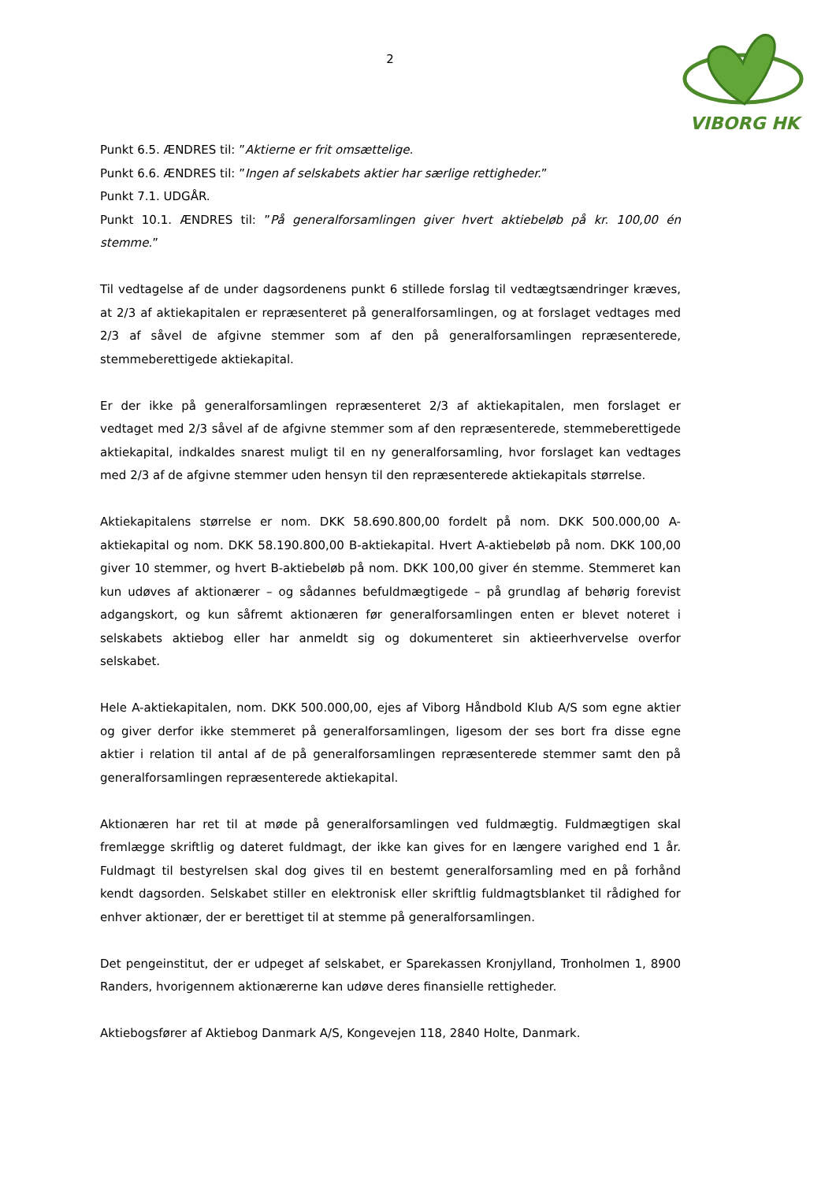2
VIBORG HK
Punkt 6.5. ÆNDRES til: ”Aktierne er frit omsættelige.
Punkt 6.6. ÆNDRES til: ”Ingen af selskabets aktier har særlige rettigheder.”
Punkt 7.1. UDGÅR.
Punkt 10.1. ÆNDRES til: ”På generalforsamlingen giver hvert aktiebeløb på kr. 100,00 én stemme.”
Til vedtagelse af de under dagsordenens punkt 6 stillede forslag til vedtægtsændringer kræves, at 2/3 af aktiekapitalen er repræsenteret på generalforsamlingen, og at forslaget vedtages med 2/3 af såvel de afgivne stemmer som af den på generalforsamlingen repræsenterede, stemmeberettigede aktiekapital.
Er der ikke på generalforsamlingen repræsenteret 2/3 af aktiekapitalen, men forslaget er vedtaget med 2/3 såvel af de afgivne stemmer som af den repræsenterede, stemmeberettigede aktiekapital, indkaldes snarest muligt til en ny generalforsamling, hvor forslaget kan vedtages med 2/3 af de afgivne stemmer uden hensyn til den repræsenterede aktiekapitals størrelse.
Aktiekapitalens størrelse er nom. DKK 58.690.800,00 fordelt på nom. DKK 500.000,00 A-aktiekapital og nom. DKK 58.190.800,00 B-aktiekapital. Hvert A-aktiebeløb på nom. DKK 100,00 giver 10 stemmer, og hvert B-aktiebeløb på nom. DKK 100,00 giver én stemme. Stemmeret kan kun udøves af aktionærer – og sådannes befuldmægtigede – på grundlag af behørig forevist adgangskort, og kun såfremt aktionæren før generalforsamlingen enten er blevet noteret i selskabets aktiebog eller har anmeldt sig og dokumenteret sin aktieerhvervelse overfor selskabet.
Hele A-aktiekapitalen, nom. DKK 500.000,00, ejes af Viborg Håndbold Klub A/S som egne aktier og giver derfor ikke stemmeret på generalforsamlingen, ligesom der ses bort fra disse egne aktier i relation til antal af de på generalforsamlingen repræsenterede stemmer samt den på generalforsamlingen repræsenterede aktiekapital.
Aktionæren har ret til at møde på generalforsamlingen ved fuldmægtig. Fuldmægtigen skal fremlægge skriftlig og dateret fuldmagt, der ikke kan gives for en længere varighed end 1 år. Fuldmagt til bestyrelsen skal dog gives til en bestemt generalforsamling med en på forhånd kendt dagsorden. Selskabet stiller en elektronisk eller skriftlig fuldmagtsblanket til rådighed for enhver aktionær, der er berettiget til at stemme på generalforsamlingen.
Det pengeinstitut, der er udpeget af selskabet, er Sparekassen Kronjylland, Tronholmen 1, 8900 Randers, hvorigennem aktionærerne kan udøve deres finansielle rettigheder.
Aktiebogsfører af Aktiebog Danmark A/S, Kongevejen 118, 2840 Holte, Danmark.